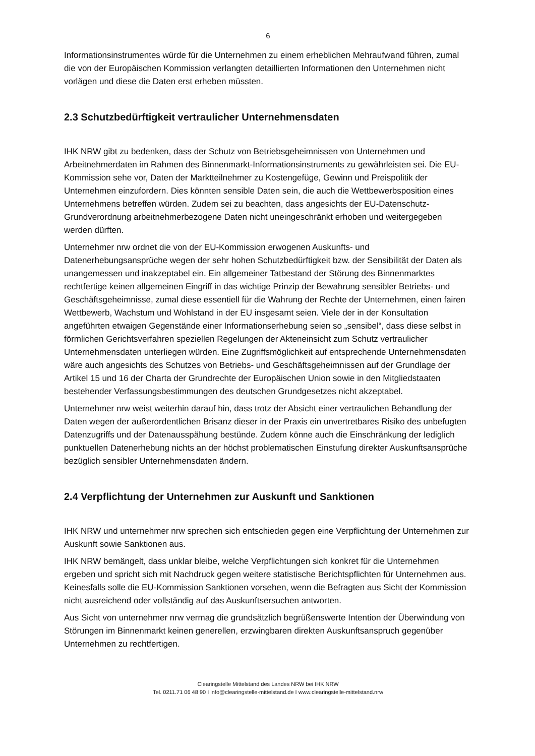6
Informationsinstrumentes würde für die Unternehmen zu einem erheblichen Mehraufwand führen, zumal die von der Europäischen Kommission verlangten detaillierten Informationen den Unternehmen nicht vorlägen und diese die Daten erst erheben müssten.
2.3 Schutzbedürftigkeit vertraulicher Unternehmensdaten
IHK NRW gibt zu bedenken, dass der Schutz von Betriebsgeheimnissen von Unternehmen und Arbeitnehmerdaten im Rahmen des Binnenmarkt-Informationsinstruments zu gewährleisten sei. Die EU-Kommission sehe vor, Daten der Marktteilnehmer zu Kostengefüge, Gewinn und Preispolitik der Unternehmen einzufordern. Dies könnten sensible Daten sein, die auch die Wettbewerbsposition eines Unternehmens betreffen würden. Zudem sei zu beachten, dass angesichts der EU-Datenschutz-Grundverordnung arbeitnehmerbezogene Daten nicht uneingeschränkt erhoben und weitergegeben werden dürften.
Unternehmer nrw ordnet die von der EU-Kommission erwogenen Auskunfts- und Datenerhebungsansprüche wegen der sehr hohen Schutzbedürftigkeit bzw. der Sensibilität der Daten als unangemessen und inakzeptabel ein. Ein allgemeiner Tatbestand der Störung des Binnenmarktes rechtfertige keinen allgemeinen Eingriff in das wichtige Prinzip der Bewahrung sensibler Betriebs- und Geschäftsgeheimnisse, zumal diese essentiell für die Wahrung der Rechte der Unternehmen, einen fairen Wettbewerb, Wachstum und Wohlstand in der EU insgesamt seien. Viele der in der Konsultation angeführten etwaigen Gegenstände einer Informationserhebung seien so „sensibel“, dass diese selbst in förmlichen Gerichtsverfahren speziellen Regelungen der Akteneinsicht zum Schutz vertraulicher Unternehmensdaten unterliegen würden. Eine Zugriffsmöglichkeit auf entsprechende Unternehmensdaten wäre auch angesichts des Schutzes von Betriebs- und Geschäftsgeheimnissen auf der Grundlage der Artikel 15 und 16 der Charta der Grundrechte der Europäischen Union sowie in den Mitgliedstaaten bestehender Verfassungsbestimmungen des deutschen Grundgesetzes nicht akzeptabel.
Unternehmer nrw weist weiterhin darauf hin, dass trotz der Absicht einer vertraulichen Behandlung der Daten wegen der außerordentlichen Brisanz dieser in der Praxis ein unvertretbares Risiko des unbefugten Datenzugriffs und der Datenausspähung bestünde. Zudem könne auch die Einschränkung der lediglich punktuellen Datenerhebung nichts an der höchst problematischen Einstufung direkter Auskunftsansprüche bezüglich sensibler Unternehmensdaten ändern.
2.4 Verpflichtung der Unternehmen zur Auskunft und Sanktionen
IHK NRW und unternehmer nrw sprechen sich entschieden gegen eine Verpflichtung der Unternehmen zur Auskunft sowie Sanktionen aus.
IHK NRW bemängelt, dass unklar bleibe, welche Verpflichtungen sich konkret für die Unternehmen ergeben und spricht sich mit Nachdruck gegen weitere statistische Berichtspflichten für Unternehmen aus. Keinesfalls solle die EU-Kommission Sanktionen vorsehen, wenn die Befragten aus Sicht der Kommission nicht ausreichend oder vollständig auf das Auskunftsersuchen antworten.
Aus Sicht von unternehmer nrw vermag die grundsätzlich begrüßenswerte Intention der Überwindung von Störungen im Binnenmarkt keinen generellen, erzwingbaren direkten Auskunftsanspruch gegenüber Unternehmen zu rechtfertigen.
Clearingstelle Mittelstand des Landes NRW bei IHK NRW
Tel. 0211.71 06 48 90 I info@clearingstelle-mittelstand.de I www.clearingstelle-mittelstand.nrw